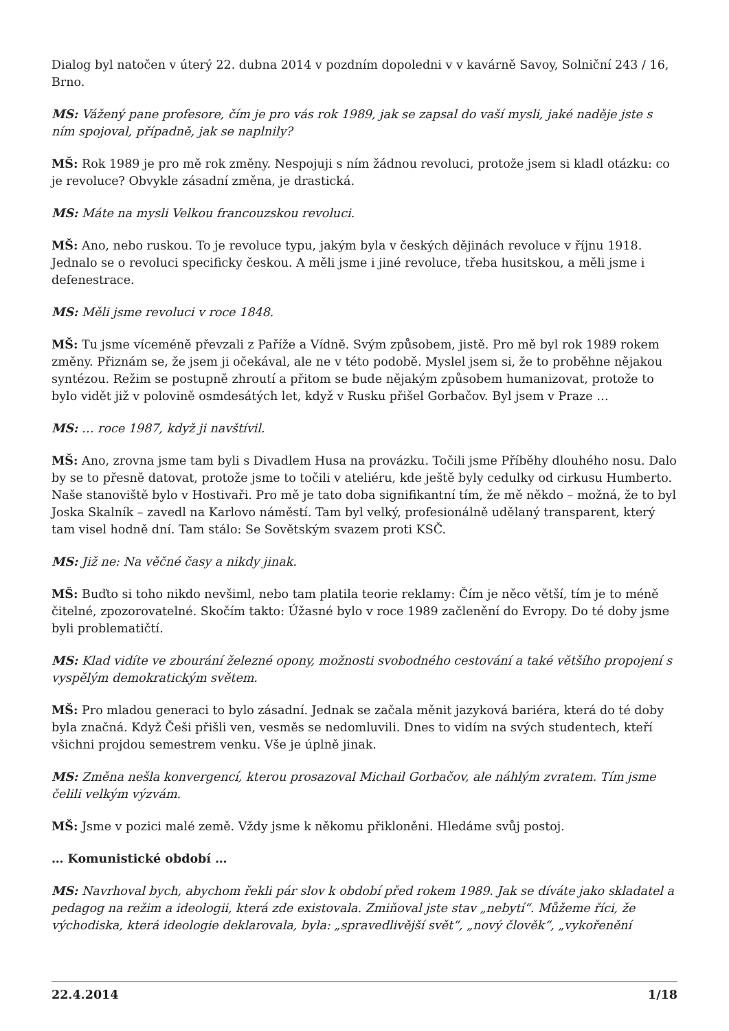Dialog byl natočen v úterý 22. dubna 2014 v pozdním dopoledni v v kavárně Savoy, Solniční 243 / 16, Brno.
MS: Vážený pane profesore, čím je pro vás rok 1989, jak se zapsal do vaší mysli, jaké naděje jste s ním spojoval, případně, jak se naplnily?
MŠ: Rok 1989 je pro mě rok změny. Nespojuji s ním žádnou revoluci, protože jsem si kladl otázku: co je revoluce? Obvykle zásadní změna, je drastická.
MS: Máte na mysli Velkou francouzskou revoluci.
MŠ: Ano, nebo ruskou. To je revoluce typu, jakým byla v českých dějinách revoluce v říjnu 1918. Jednalo se o revoluci specificky českou. A měli jsme i jiné revoluce, třeba husitskou, a měli jsme i defenestrace.
MS: Měli jsme revoluci v roce 1848.
MŠ: Tu jsme víceméně převzali z Paříže a Vídně. Svým způsobem, jistě. Pro mě byl rok 1989 rokem změny. Přiznám se, že jsem ji očekával, ale ne v této podobě. Myslel jsem si, že to proběhne nějakou syntézou. Režim se postupně zhroutí a přitom se bude nějakým způsobem humanizovat, protože to bylo vidět již v polovině osmdesátých let, když v Rusku přišel Gorbačov. Byl jsem v Praze …
MS: … roce 1987, když ji navštívil.
MŠ: Ano, zrovna jsme tam byli s Divadlem Husa na provázku. Točili jsme Příběhy dlouhého nosu. Dalo by se to přesně datovat, protože jsme to točili v ateliéru, kde ještě byly cedulky od cirkusu Humberto. Naše stanoviště bylo v Hostivaři. Pro mě je tato doba signifikantní tím, že mě někdo – možná, že to byl Joska Skalník – zavedl na Karlovo náměstí. Tam byl velký, profesionálně udělaný transparent, který tam visel hodně dní. Tam stálo: Se Sovětským svazem proti KSČ.
MS: Již ne: Na věčné časy a nikdy jinak.
MŠ: Buďto si toho nikdo nevšiml, nebo tam platila teorie reklamy: Čím je něco větší, tím je to méně čitelné, zpozorovatelné. Skočím takto: Úžasné bylo v roce 1989 začlenění do Evropy. Do té doby jsme byli problematičtí.
MS: Klad vidíte ve zbourání železné opony, možnosti svobodného cestování a také většího propojení s vyspělým demokratickým světem.
MŠ: Pro mladou generaci to bylo zásadní. Jednak se začala měnit jazyková bariéra, která do té doby byla značná. Když Češi přišli ven, vesměs se nedomluvili. Dnes to vidím na svých studentech, kteří všichni projdou semestrem venku. Vše je úplně jinak.
MS: Změna nešla konvergencí, kterou prosazoval Michail Gorbačov, ale náhlým zvratem. Tím jsme čelili velkým výzvám.
MŠ: Jsme v pozici malé země. Vždy jsme k někomu přikloněni. Hledáme svůj postoj.
… Komunistické období …
MS: Navrhoval bych, abychom řekli pár slov k období před rokem 1989. Jak se díváte jako skladatel a pedagog na režim a ideologii, která zde existovala. Zmiňoval jste stav „nebytí“. Můžeme říci, že východiska, která ideologie deklarovala, byla: „spravedlivější svět“, „nový člověk“, „vykořenění
22.4.2014 1/18